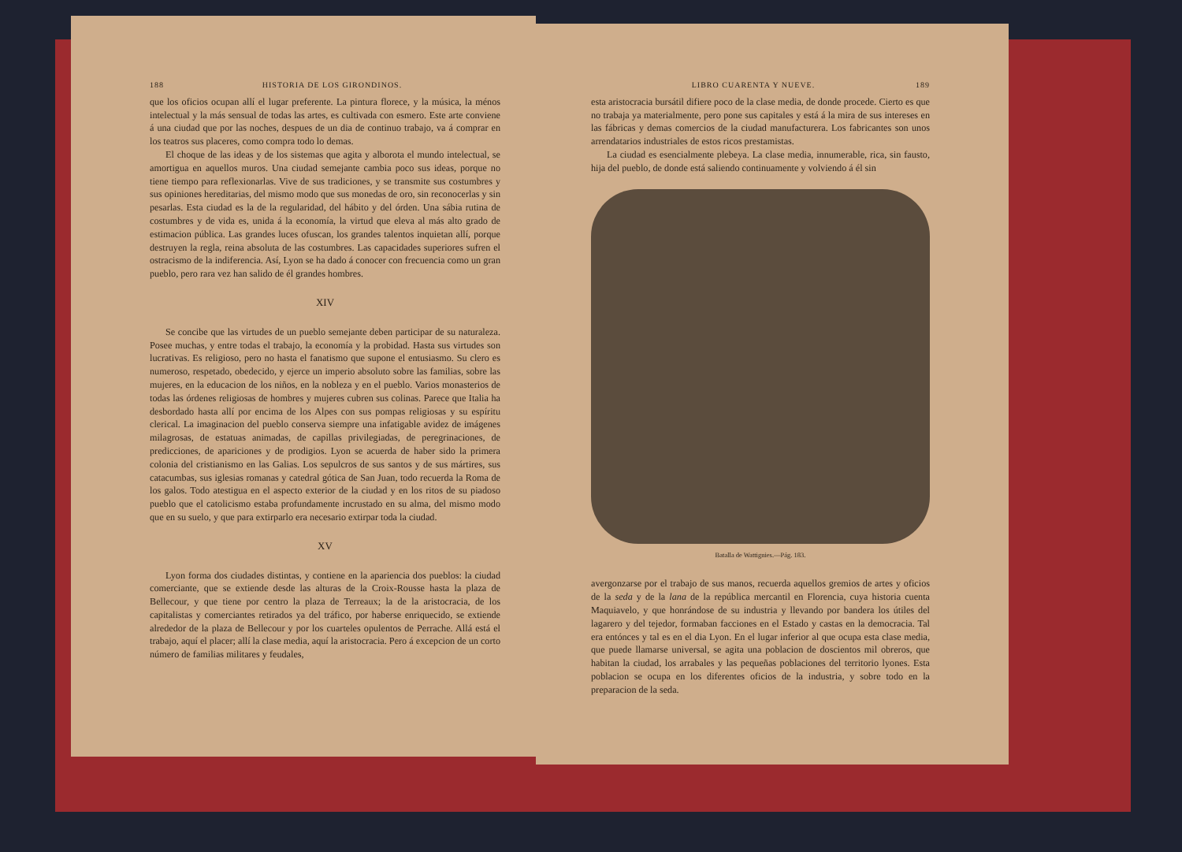188 HISTORIA DE LOS GIRONDINOS.
que los oficios ocupan allí el lugar preferente. La pintura florece, y la música, la ménos intelectual y la más sensual de todas las artes, es cultivada con esmero. Este arte conviene á una ciudad que por las noches, despues de un dia de continuo trabajo, va á comprar en los teatros sus placeres, como compra todo lo demas.
El choque de las ideas y de los sistemas que agita y alborota el mundo intelectual, se amortigua en aquellos muros. Una ciudad semejante cambia poco sus ideas, porque no tiene tiempo para reflexionarlas. Vive de sus tradiciones, y se transmite sus costumbres y sus opiniones hereditarias, del mismo modo que sus monedas de oro, sin reconocerlas y sin pesarlas. Esta ciudad es la de la regularidad, del hábito y del órden. Una sábia rutina de costumbres y de vida es, unida á la economía, la virtud que eleva al más alto grado de estimacion pública. Las grandes luces ofuscan, los grandes talentos inquietan allí, porque destruyen la regla, reina absoluta de las costumbres. Las capacidades superiores sufren el ostracismo de la indiferencia. Así, Lyon se ha dado á conocer con frecuencia como un gran pueblo, pero rara vez han salido de él grandes hombres.
XIV
Se concibe que las virtudes de un pueblo semejante deben participar de su naturaleza. Posee muchas, y entre todas el trabajo, la economía y la probidad. Hasta sus virtudes son lucrativas. Es religioso, pero no hasta el fanatismo que supone el entusiasmo. Su clero es numeroso, respetado, obedecido, y ejerce un imperio absoluto sobre las familias, sobre las mujeres, en la educacion de los niños, en la nobleza y en el pueblo. Varios monasterios de todas las órdenes religiosas de hombres y mujeres cubren sus colinas. Parece que Italia ha desbordado hasta allí por encima de los Alpes con sus pompas religiosas y su espíritu clerical. La imaginacion del pueblo conserva siempre una infatigable avidez de imágenes milagrosas, de estatuas animadas, de capillas privilegiadas, de peregrinaciones, de predicciones, de apariciones y de prodigios. Lyon se acuerda de haber sido la primera colonia del cristianismo en las Galias. Los sepulcros de sus santos y de sus mártires, sus catacumbas, sus iglesias romanas y catedral gótica de San Juan, todo recuerda la Roma de los galos. Todo atestigua en el aspecto exterior de la ciudad y en los ritos de su piadoso pueblo que el catolicismo estaba profundamente incrustado en su alma, del mismo modo que en su suelo, y que para extirparlo era necesario extirpar toda la ciudad.
XV
Lyon forma dos ciudades distintas, y contiene en la apariencia dos pueblos: la ciudad comerciante, que se extiende desde las alturas de la Croix-Rousse hasta la plaza de Bellecour, y que tiene por centro la plaza de Terreaux; la de la aristocracia, de los capitalistas y comerciantes retirados ya del tráfico, por haberse enriquecido, se extiende alrededor de la plaza de Bellecour y por los cuarteles opulentos de Perrache. Allá está el trabajo, aquí el placer; allí la clase media, aquí la aristocracia. Pero á excepcion de un corto número de familias militares y feudales,
LIBRO CUARENTA Y NUEVE. 189
esta aristocracia bursátil difiere poco de la clase media, de donde procede. Cierto es que no trabaja ya materialmente, pero pone sus capitales y está á la mira de sus intereses en las fábricas y demas comercios de la ciudad manufacturera. Los fabricantes son unos arrendatarios industriales de estos ricos prestamistas.
La ciudad es esencialmente plebeya. La clase media, innumerable, rica, sin fausto, hija del pueblo, de donde está saliendo continuamente y volviendo á él sin
Batalla de Wattignies.—Pág. 183.
avergonzarse por el trabajo de sus manos, recuerda aquellos gremios de artes y oficios de la seda y de la lana de la república mercantil en Florencia, cuya historia cuenta Maquiavelo, y que honrándose de su industria y llevando por bandera los útiles del lagarero y del tejedor, formaban facciones en el Estado y castas en la democracia. Tal era entónces y tal es en el dia Lyon. En el lugar inferior al que ocupa esta clase media, que puede llamarse universal, se agita una poblacion de doscientos mil obreros, que habitan la ciudad, los arrabales y las pequeñas poblaciones del territorio lyones. Esta poblacion se ocupa en los diferentes oficios de la industria, y sobre todo en la preparacion de la seda.